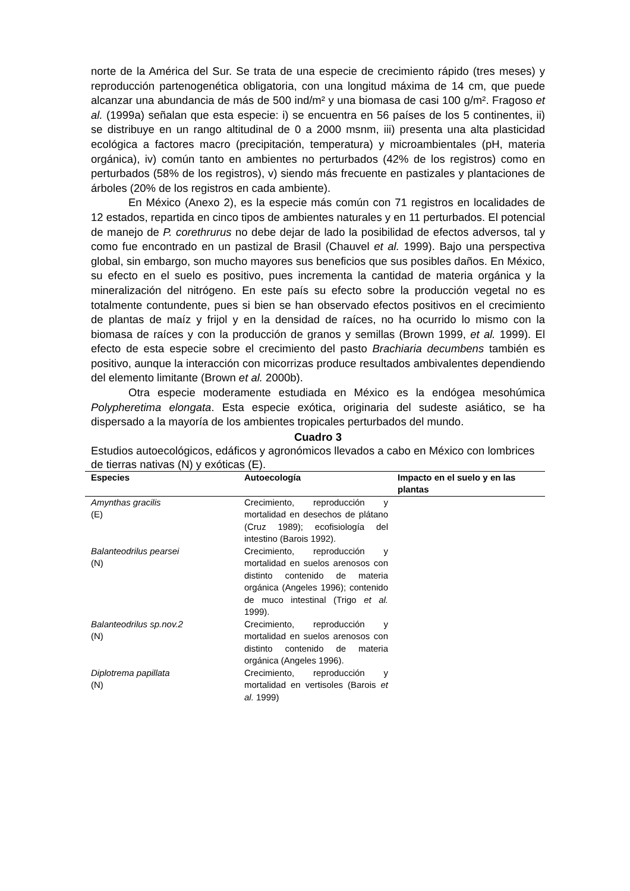norte de la América del Sur. Se trata de una especie de crecimiento rápido (tres meses) y reproducción partenogenética obligatoria, con una longitud máxima de 14 cm, que puede alcanzar una abundancia de más de 500 ind/m² y una biomasa de casi 100 g/m². Fragoso et al. (1999a) señalan que esta especie: i) se encuentra en 56 países de los 5 continentes, ii) se distribuye en un rango altitudinal de 0 a 2000 msnm, iii) presenta una alta plasticidad ecológica a factores macro (precipitación, temperatura) y microambientales (pH, materia orgánica), iv) común tanto en ambientes no perturbados (42% de los registros) como en perturbados (58% de los registros), v) siendo más frecuente en pastizales y plantaciones de árboles (20% de los registros en cada ambiente).
En México (Anexo 2), es la especie más común con 71 registros en localidades de 12 estados, repartida en cinco tipos de ambientes naturales y en 11 perturbados. El potencial de manejo de P. corethrurus no debe dejar de lado la posibilidad de efectos adversos, tal y como fue encontrado en un pastizal de Brasil (Chauvel et al. 1999). Bajo una perspectiva global, sin embargo, son mucho mayores sus beneficios que sus posibles daños. En México, su efecto en el suelo es positivo, pues incrementa la cantidad de materia orgánica y la mineralización del nitrógeno. En este país su efecto sobre la producción vegetal no es totalmente contundente, pues si bien se han observado efectos positivos en el crecimiento de plantas de maíz y frijol y en la densidad de raíces, no ha ocurrido lo mismo con la biomasa de raíces y con la producción de granos y semillas (Brown 1999, et al. 1999). El efecto de esta especie sobre el crecimiento del pasto Brachiaria decumbens también es positivo, aunque la interacción con micorrizas produce resultados ambivalentes dependiendo del elemento limitante (Brown et al. 2000b).
Otra especie moderamente estudiada en México es la endógea mesohúmica Polypheretima elongata. Esta especie exótica, originaria del sudeste asiático, se ha dispersado a la mayoría de los ambientes tropicales perturbados del mundo.
Cuadro 3
Estudios autoecológicos, edáficos y agronómicos llevados a cabo en México con lombrices de tierras nativas (N) y exóticas (E).
| Especies | Autoecología | Impacto en el suelo y en las plantas |
| --- | --- | --- |
| Amynthas gracilis (E) | Crecimiento, reproducción y mortalidad en desechos de plátano (Cruz 1989); ecofisiología del intestino (Barois 1992). | |
| Balanteodrilus pearsei (N) | Crecimiento, reproducción y mortalidad en suelos arenosos con distinto contenido de materia orgánica (Angeles 1996); contenido de muco intestinal (Trigo et al. 1999). | |
| Balanteodrilus sp.nov.2 (N) | Crecimiento, reproducción y mortalidad en suelos arenosos con distinto contenido de materia orgánica (Angeles 1996). | |
| Diplotrema papillata (N) | Crecimiento, reproducción y mortalidad en vertisoles (Barois et al. 1999) | |